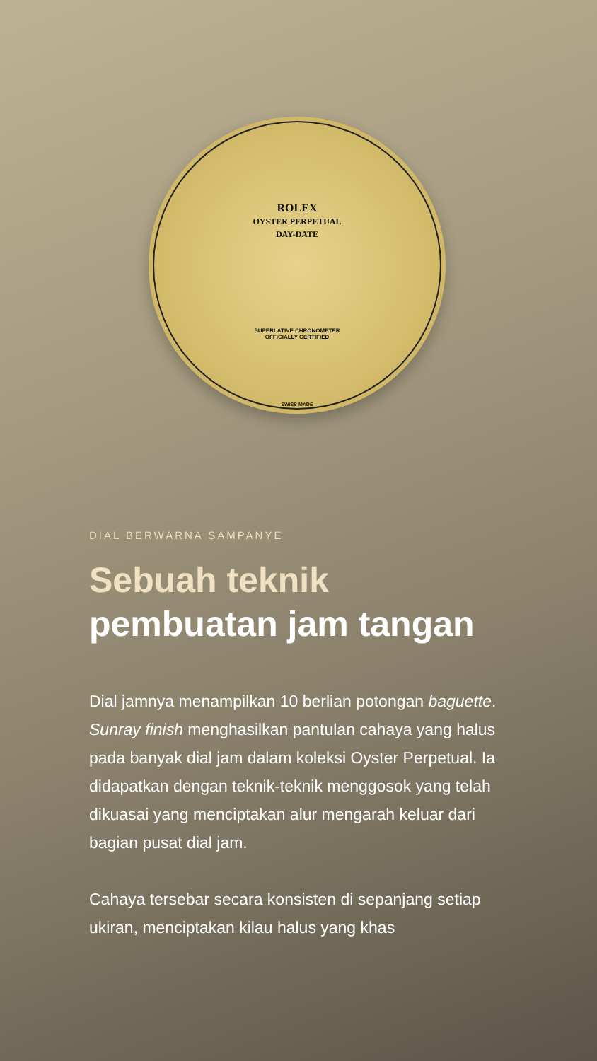ROLEX
OYSTER PERPETUAL
DAY-DATE
SUPERLATIVE CHRONOMETER
OFFICIALLY CERTIFIED
SWISS MADE
DIAL BERWARNA SAMPANYE
Sebuah teknik
pembuatan jam tangan
Dial jamnya menampilkan 10 berlian potongan baguette. Sunray finish menghasilkan pantulan cahaya yang halus pada banyak dial jam dalam koleksi Oyster Perpetual. Ia didapatkan dengan teknik-teknik menggosok yang telah dikuasai yang menciptakan alur mengarah keluar dari bagian pusat dial jam.
Cahaya tersebar secara konsisten di sepanjang setiap ukiran, menciptakan kilau halus yang khas